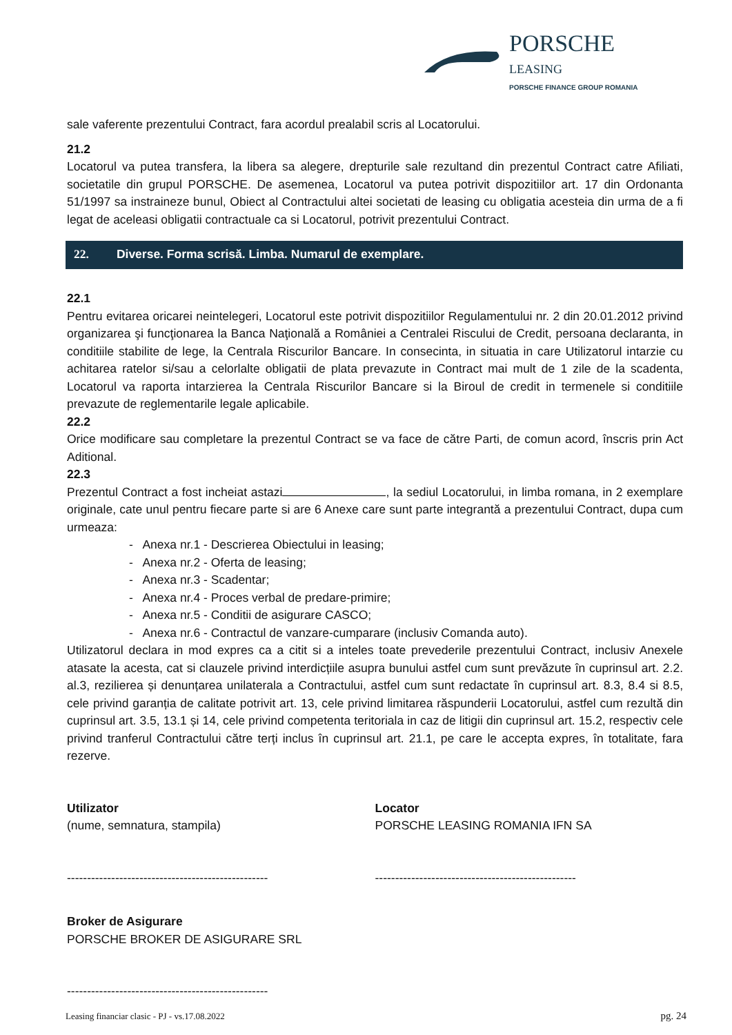PORSCHE
LEASING
PORSCHE FINANCE GROUP ROMANIA
sale vaferente prezentului Contract, fara acordul prealabil scris al Locatorului.
21.2
Locatorul va putea transfera, la libera sa alegere, drepturile sale rezultand din prezentul Contract catre Afiliati, societatile din grupul PORSCHE. De asemenea, Locatorul va putea potrivit dispozitiilor art. 17 din Ordonanta 51/1997 sa instraineze bunul, Obiect al Contractului altei societati de leasing cu obligatia acesteia din urma de a fi legat de aceleasi obligatii contractuale ca si Locatorul, potrivit prezentului Contract.
22. Diverse. Forma scrisă. Limba. Numarul de exemplare.
22.1
Pentru evitarea oricarei neintelegeri, Locatorul este potrivit dispozitiilor Regulamentului nr. 2 din 20.01.2012 privind organizarea şi funcţionarea la Banca Naţională a României a Centralei Riscului de Credit, persoana declaranta, in conditiile stabilite de lege, la Centrala Riscurilor Bancare. In consecinta, in situatia in care Utilizatorul intarzie cu achitarea ratelor si/sau a celorlalte obligatii de plata prevazute in Contract mai mult de 1 zile de la scadenta, Locatorul va raporta intarzierea la Centrala Riscurilor Bancare si la Biroul de credit in termenele si conditiile prevazute de reglementarile legale aplicabile.
22.2
Orice modificare sau completare la prezentul Contract se va face de către Parti, de comun acord, înscris prin Act Aditional.
22.3
Prezentul Contract a fost incheiat astazi , la sediul Locatorului, in limba romana, in 2 exemplare originale, cate unul pentru fiecare parte si are 6 Anexe care sunt parte integrantă a prezentului Contract, dupa cum urmeaza:
- Anexa nr.1 - Descrierea Obiectului in leasing;
- Anexa nr.2 - Oferta de leasing;
- Anexa nr.3 - Scadentar;
- Anexa nr.4 - Proces verbal de predare-primire;
- Anexa nr.5 - Conditii de asigurare CASCO;
- Anexa nr.6 - Contractul de vanzare-cumparare (inclusiv Comanda auto).
Utilizatorul declara in mod expres ca a citit si a inteles toate prevederile prezentului Contract, inclusiv Anexele atasate la acesta, cat si clauzele privind interdicțiile asupra bunului astfel cum sunt prevăzute în cuprinsul art. 2.2. al.3, rezilierea și denunțarea unilaterala a Contractului, astfel cum sunt redactate în cuprinsul art. 8.3, 8.4 si 8.5, cele privind garanția de calitate potrivit art. 13, cele privind limitarea răspunderii Locatorului, astfel cum rezultă din cuprinsul art. 3.5, 13.1 și 14, cele privind competenta teritoriala in caz de litigii din cuprinsul art. 15.2, respectiv cele privind tranferul Contractului către terți inclus în cuprinsul art. 21.1, pe care le accepta expres, în totalitate, fara rezerve.
Utilizator
(nume, semnatura, stampila)
--------------------------------------------------
Locator
PORSCHE LEASING ROMANIA IFN SA
--------------------------------------------------
Broker de Asigurare
PORSCHE BROKER DE ASIGURARE SRL
--------------------------------------------------
Leasing financiar clasic - PJ - vs.17.08.2022 pg. 24